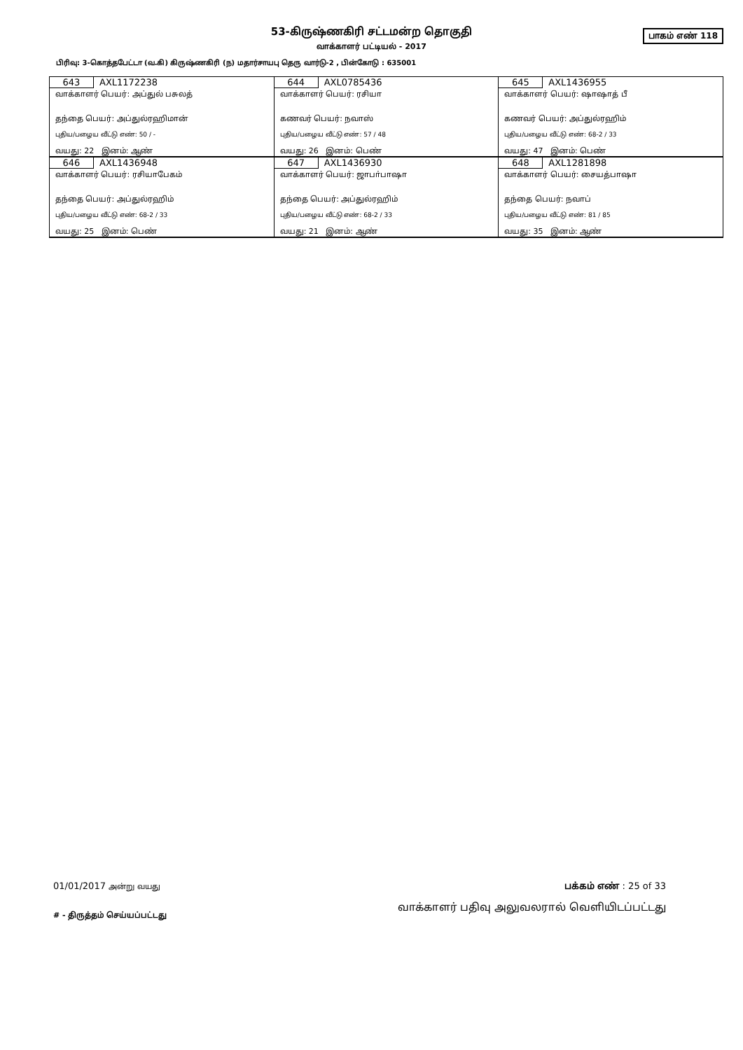பாகம் எண் 118
53-கிருஷ்ணகிரி சட்டமன்ற தொகுதி
வாக்காளர் பட்டியல் - 2017
பிரிவு: 3-கொத்தபேட்டா (வ.கி) கிருஷ்ணகிரி (ந) மதார்சாயபு தெரு வார்டு-2 , பின்கோடு : 635001
| 643 AXL1172238 வாக்காளர் பெயர்: அப்துல் பசுலத் தந்தை பெயர்: அப்துல்ரஹிமான் புதிய/பழைய வீட்டு எண்: 50 / - வயது: 22 இனம்: ஆண் | 644 AXL0785436 வாக்காளர் பெயர்: ரசியா கணவர் பெயர்: நவாஸ் புதிய/பழைய வீட்டு எண்: 57 / 48 வயது: 26 இனம்: பெண் | 645 AXL1436955 வாக்காளர் பெயர்: ஷாஷாத் பீ கணவர் பெயர்: அப்துல்ரஹிம் புதிய/பழைய வீட்டு எண்: 68-2 / 33 வயது: 47 இனம்: பெண் |
| 646 AXL1436948 வாக்காளர் பெயர்: ரசியாபேகம் தந்தை பெயர்: அப்துல்ரஹிம் புதிய/பழைய வீட்டு எண்: 68-2 / 33 வயது: 25 இனம்: பெண் | 647 AXL1436930 வாக்காளர் பெயர்: ஜாபா்பாஷா தந்தை பெயர்: அப்துல்ரஹிம் புதிய/பழைய வீட்டு எண்: 68-2 / 33 வயது: 21 இனம்: ஆண் | 648 AXL1281898 வாக்காளர் பெயர்: சையத்பாஷா தந்தை பெயர்: நவாப் புதிய/பழைய வீட்டு எண்: 81 / 85 வயது: 35 இனம்: ஆண் |
01/01/2017 அன்று வயது பக்கம் எண் : 25 of 33
# - திருத்தம் செய்யப்பட்டது வாக்காளர் பதிவு அலுவலரால் வெளியிடப்பட்டது